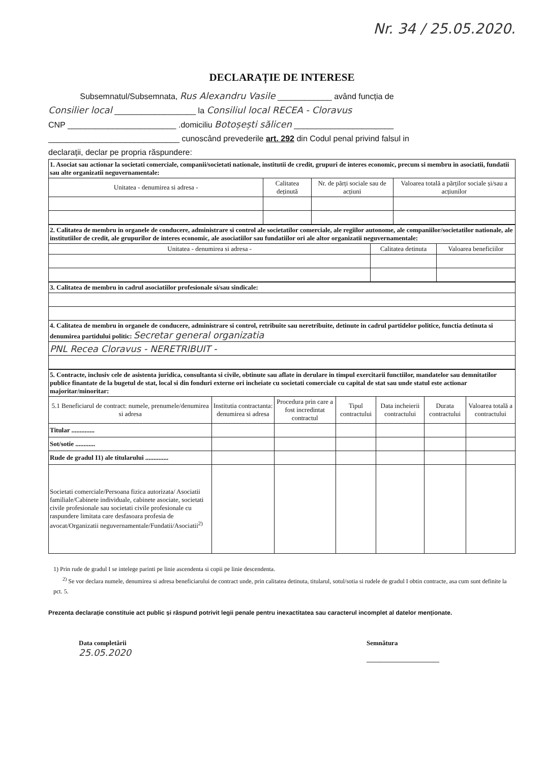Nr. 34 / 25.05.2020.
DECLARAȚIE DE INTERESE
Subsemnatul/Subsemnata, Rus Alexandru Vasile ____________ având funcția de
Consilier local __________________ la Consiliul local RECEA - Cloravus
CNP ________________________ .domiciliu Botoșești sălicen ______________________
_____________________________ cunoscând prevederile art. 292 din Codul penal privind falsul in
declarații, declar pe propria răspundere:
| 1. Asociat sau actionar la societati comerciale, companii/societati nationale, institutii de credit, grupuri de interes economic, precum si membru in asociatii, fundatii sau alte organizatii neguvernamentale: | | | |
| Unitatea - denumirea si adresa - | Calitatea deținută | Nr. de părți sociale sau de acțiuni | Valoarea totală a părților sociale și/sau a acțiunilor |
| 2. Calitatea de membru in organele de conducere, administrare si control ale societatilor comerciale, ale regiilor autonome, ale companiilor/societatilor nationale, ale institutiilor de credit, ale grupurilor de interes economic, ale asociatiilor sau fundatiilor ori ale altor organizatii neguvernamentale: | | |
| Unitatea - denumirea si adresa - | Calitatea detinuta | Valoarea beneficiilor |
| 3. Calitatea de membru in cadrul asociatiilor profesionale si/sau sindicale: |
| 4. Calitatea de membru in organele de conducere, administrare si control, retribuite sau neretribuite, detinute in cadrul partidelor politice, functia detinuta si denumirea partidului politic: Secretar general organizatia |
| PNL Recea Cloravus - NERETRIBUIT - |
| 5. Contracte, inclusiv cele de asistenta juridica, consultanta si civile, obtinute sau aflate in derulare in timpul exercitarii functiilor, mandatelor sau demnitatilor publice finantate de la bugetul de stat, local si din fonduri externe ori incheiate cu societati comerciale cu capital de stat sau unde statul este actionar majoritar/minoritar: | | | | | | |
| 5.1 Beneficiarul de contract: numele, prenumele/denumirea si adresa | Institutia contractanta: denumirea si adresa | Procedura prin care a fost incredintat contractul | Tipul contractului | Data incheierii contractului | Durata contractului | Valoarea totală a contractului |
| Titular .............. | | | | | | |
| Sot/sotie ............ | | | | | | |
| Rude de gradul I1) ale titularului .............. | | | | | | |
| Societati comerciale/Persoana fizica autorizata/ Asociatii familiale/Cabinete individuale, cabinete asociate, societati civile profesionale sau societati civile profesionale cu raspundere limitata care desfasoara profesia de avocat/Organizatii neguvernamentale/Fundatii/Asociatii<sup>2)</sup> | | | | | | |
1) Prin rude de gradul I se intelege parinti pe linie ascendenta si copii pe linie descendenta.
<sup>2)</sup> Se vor declara numele, denumirea si adresa beneficiarului de contract unde, prin calitatea detinuta, titularul, sotul/sotia si rudele de gradul I obtin contracte, asa cum sunt definite la pct. 5.
Prezenta declarație constituie act public și răspund potrivit legii penale pentru inexactitatea sau caracterul incomplet al datelor menționate.
Data completării
25.05.2020
Semnătura
______________________